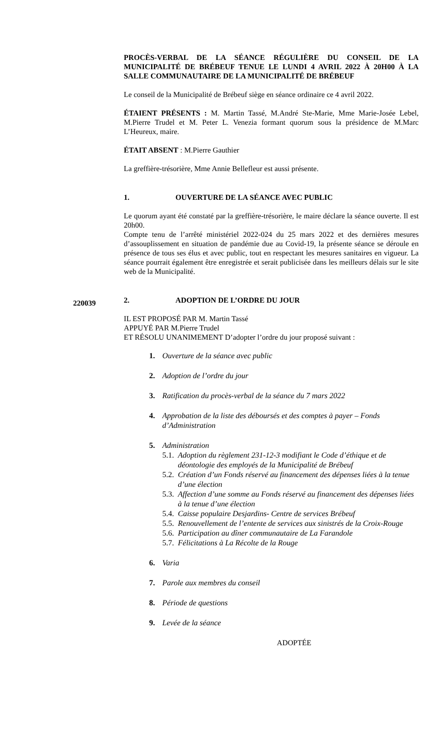220039
PROCÈS-VERBAL DE LA SÉANCE RÉGULIÈRE DU CONSEIL DE LA MUNICIPALITÉ DE BRÉBEUF TENUE LE LUNDI 4 AVRIL 2022 À 20H00 À LA SALLE COMMUNAUTAIRE DE LA MUNICIPALITÉ DE BRÉBEUF
Le conseil de la Municipalité de Brébeuf siège en séance ordinaire ce 4 avril 2022.
ÉTAIENT PRÉSENTS : M. Martin Tassé, M.André Ste-Marie, Mme Marie-Josée Lebel, M.Pierre Trudel et M. Peter L. Venezia formant quorum sous la présidence de M.Marc L’Heureux, maire.
ÉTAIT ABSENT : M.Pierre Gauthier
La greffière-trésorière, Mme Annie Bellefleur est aussi présente.
1. OUVERTURE DE LA SÉANCE AVEC PUBLIC
Le quorum ayant été constaté par la greffière-trésorière, le maire déclare la séance ouverte. Il est 20h00.
Compte tenu de l’arrêté ministériel 2022-024 du 25 mars 2022 et des dernières mesures d’assouplissement en situation de pandémie due au Covid-19, la présente séance se déroule en présence de tous ses élus et avec public, tout en respectant les mesures sanitaires en vigueur. La séance pourrait également être enregistrée et serait publicisée dans les meilleurs délais sur le site web de la Municipalité.
2. ADOPTION DE L’ORDRE DU JOUR
IL EST PROPOSÉ PAR M. Martin Tassé
APPUYÉ PAR M.Pierre Trudel
ET RÉSOLU UNANIMEMENT D’adopter l’ordre du jour proposé suivant :
1. Ouverture de la séance avec public
2. Adoption de l’ordre du jour
3. Ratification du procès-verbal de la séance du 7 mars 2022
4. Approbation de la liste des déboursés et des comptes à payer – Fonds d’Administration
5. Administration
5.1. Adoption du règlement 231-12-3 modifiant le Code d’éthique et de déontologie des employés de la Municipalité de Brébeuf
5.2. Création d’un Fonds réservé au financement des dépenses liées à la tenue d’une élection
5.3. Affection d’une somme au Fonds réservé au financement des dépenses liées à la tenue d’une élection
5.4. Caisse populaire Desjardins- Centre de services Brébeuf
5.5. Renouvellement de l’entente de services aux sinistrés de la Croix-Rouge
5.6. Participation au dîner communautaire de La Farandole
5.7. Félicitations à La Récolte de la Rouge
6. Varia
7. Parole aux membres du conseil
8. Période de questions
9. Levée de la séance
ADOPTÉE